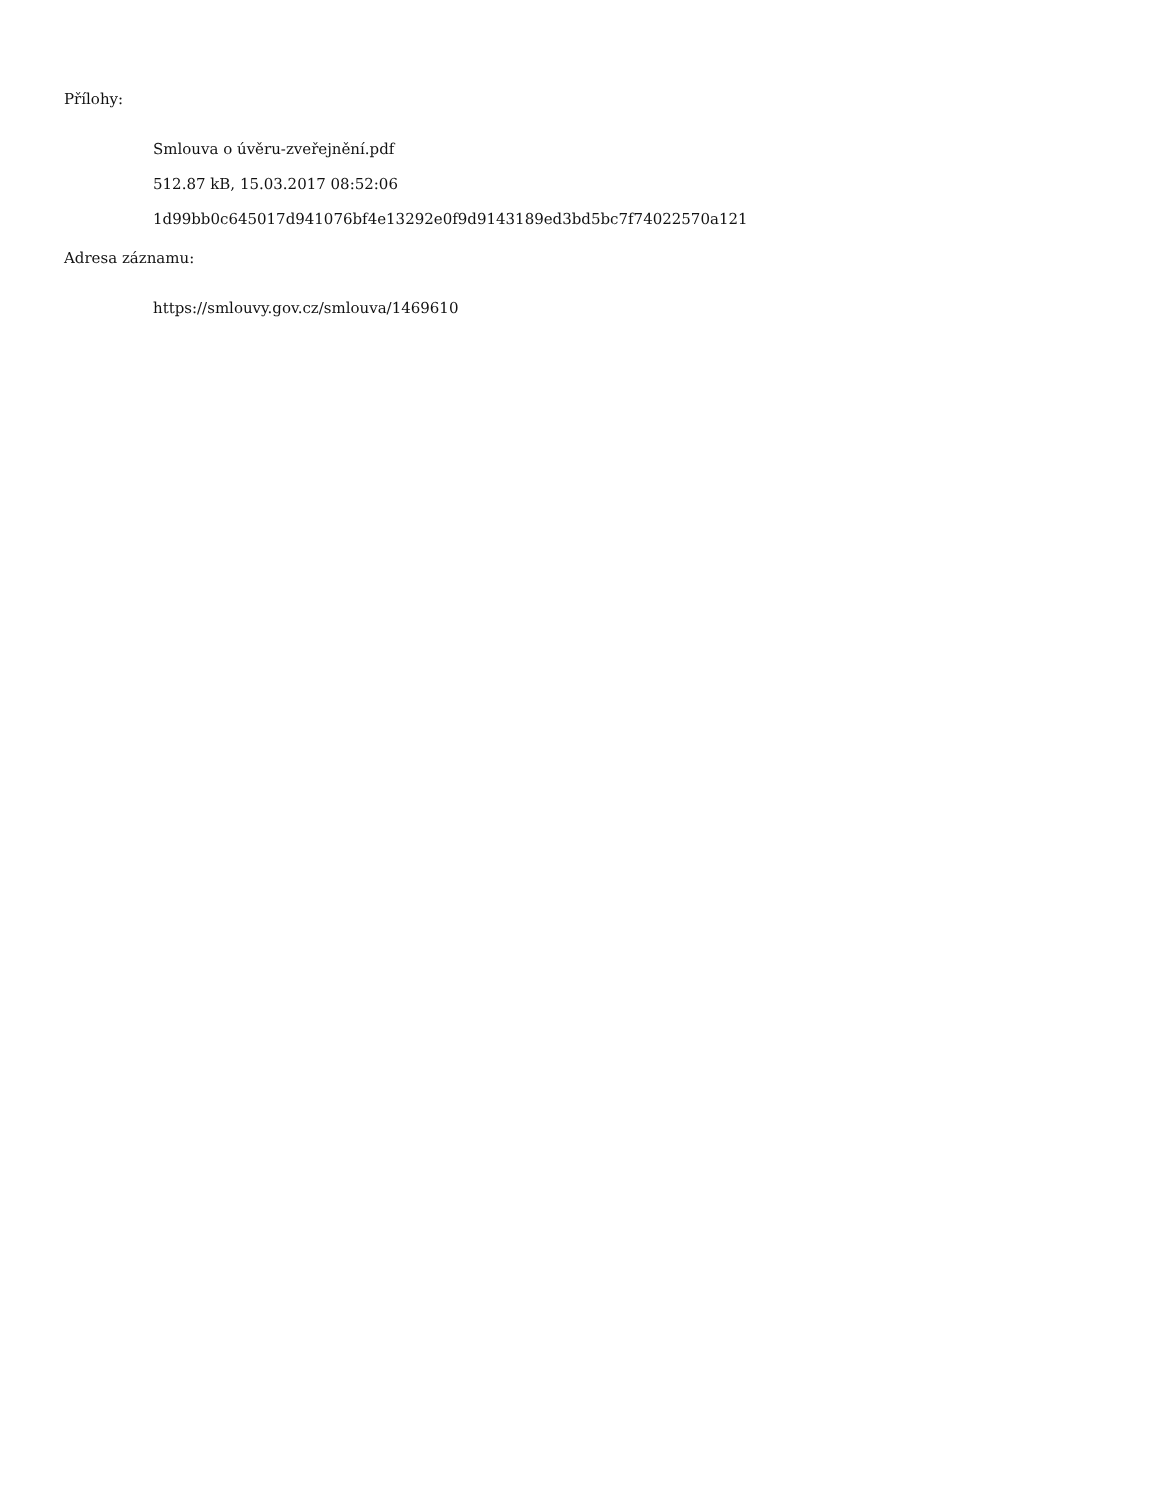Přílohy:
Smlouva o úvěru-zveřejnění.pdf
512.87 kB, 15.03.2017 08:52:06
1d99bb0c645017d941076bf4e13292e0f9d9143189ed3bd5bc7f74022570a121
Adresa záznamu:
https://smlouvy.gov.cz/smlouva/1469610